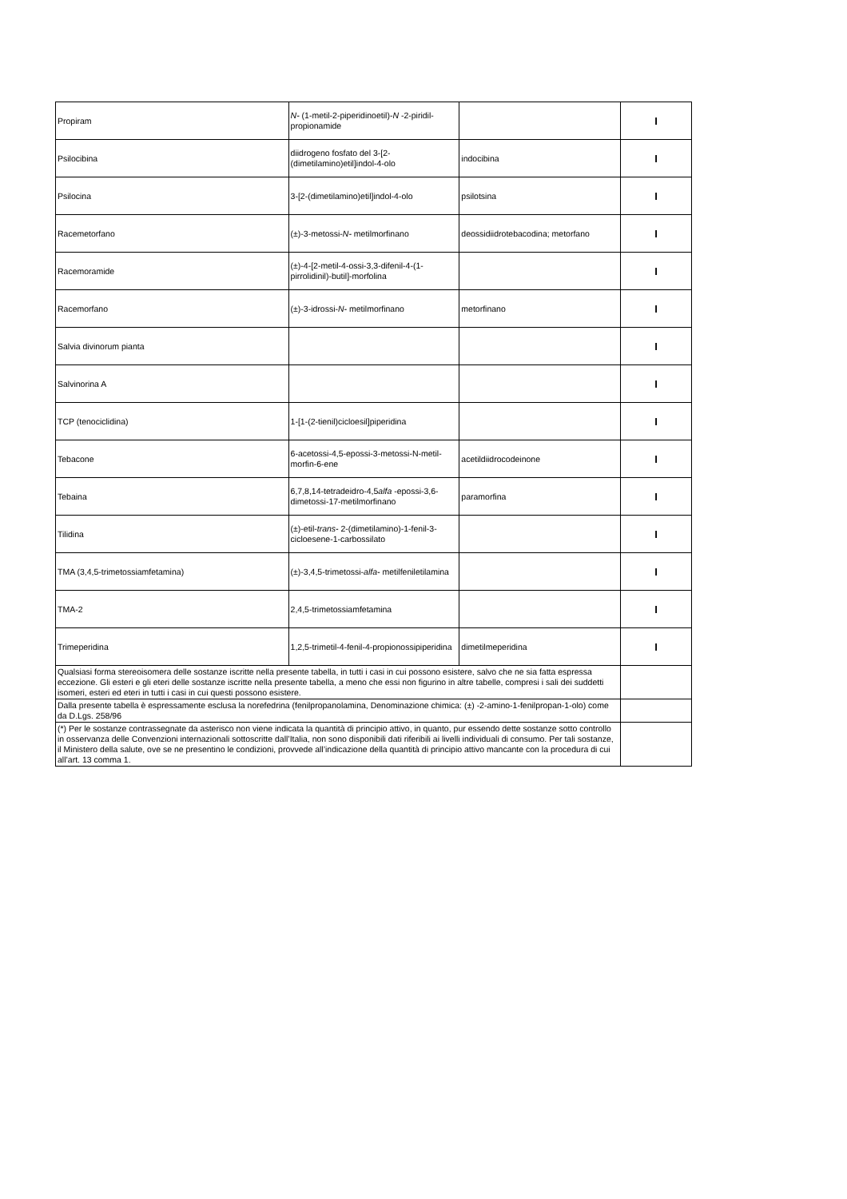| Propiram | N- (1-metil-2-piperidinoetil)- N -2-piridil-propionamide | | I |
| Psilocibina | diidrogeno fosfato del 3-[2-(dimetilamino)etil]indol-4-olo | indocibina | I |
| Psilocina | 3-[2-(dimetilamino)etil]indol-4-olo | psilotsina | I |
| Racemetorfano | (±)-3-metossi- N- metilmorfinano | deossidiidrotebacodina; metorfano | I |
| Racemoramide | (±)-4-[2-metil-4-ossi-3,3-difenil-4-(1-pirrolidinil)-butil]-morfolina | | I |
| Racemorfano | (±)-3-idrossi- N- metilmorfinano | metorfinano | I |
| Salvia divinorum pianta | | | I |
| Salvinorina A | | | I |
| TCP (tenociclidina) | 1-[1-(2-tienil)cicloesil]piperidina | | I |
| Tebacone | 6-acetossi-4,5-epossi-3-metossi-N-metil-morfin-6-ene | acetildiidrocodeinone | I |
| Tebaina | 6,7,8,14-tetradeidro-4,5 alfa -epossi-3,6-dimetossi-17-metilmorfinano | paramorfina | I |
| Tilidina | (±)-etil- trans- 2-(dimetilamino)-1-fenil-3-cicloesene-1-carbossilato | | I |
| TMA (3,4,5-trimetossiamfetamina) | (±)-3,4,5-trimetossi- alfa- metilfeniletilamina | | I |
| TMA-2 | 2,4,5-trimetossiamfetamina | | I |
| Trimeperidina | 1,2,5-trimetil-4-fenil-4-propionossipiperidina | dimetilmeperidina | I |
| Qualsiasi forma stereoisomera delle sostanze iscritte nella presente tabella, in tutti i casi in cui possono esistere, salvo che ne sia fatta espressa eccezione. Gli esteri e gli eteri delle sostanze iscritte nella presente tabella, a meno che essi non figurino in altre tabelle, compresi i sali dei suddetti isomeri, esteri ed eteri in tutti i casi in cui questi possono esistere. | | | |
| Dalla presente tabella è espressamente esclusa la norefedrina (fenilpropanolamina, Denominazione chimica: (±) -2-amino-1-fenilpropan-1-olo) come da D.Lgs. 258/96 | | | |
| (*) Per le sostanze contrassegnate da asterisco non viene indicata la quantità di principio attivo, in quanto, pur essendo dette sostanze sotto controllo in osservanza delle Convenzioni internazionali sottoscritte dall’Italia, non sono disponibili dati riferibili ai livelli individuali di consumo. Per tali sostanze, il Ministero della salute, ove se ne presentino le condizioni, provvede all’indicazione della quantità di principio attivo mancante con la procedura di cui all’art. 13 comma 1. | | | |